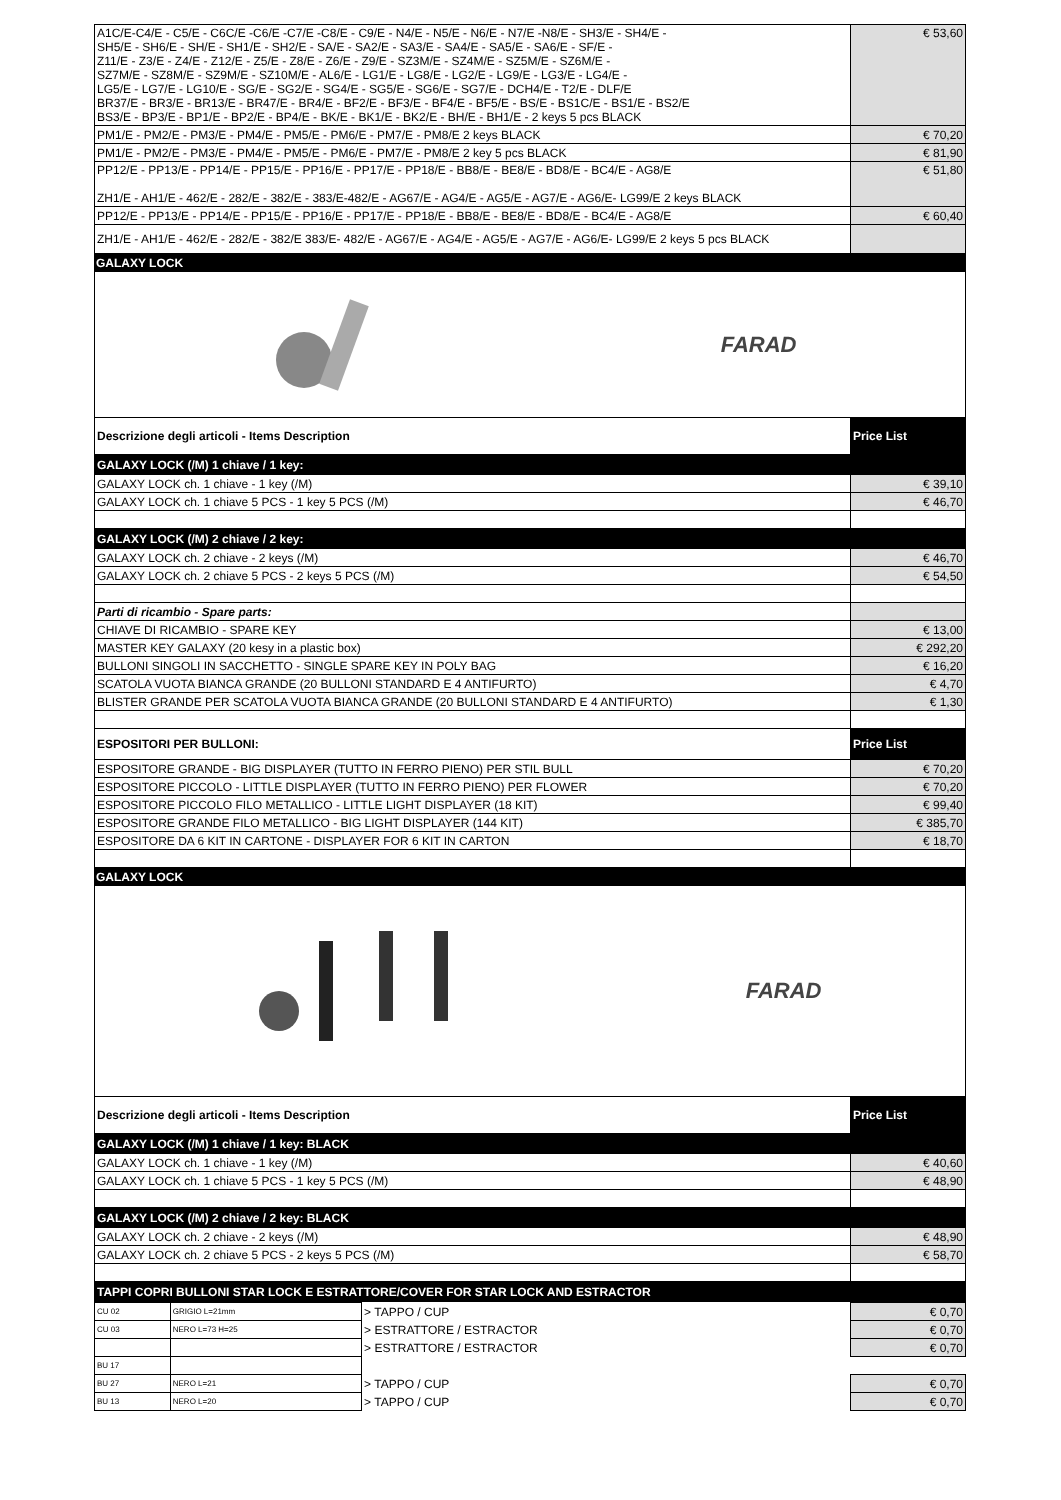| A1C/E-C4/E - C5/E - C6C/E -C6/E -C7/E -C8/E - C9/E - N4/E - N5/E - N6/E - N7/E -N8/E - SH3/E - SH4/E - SH5/E - SH6/E - SH/E - SH1/E - SH2/E - SA/E - SA2/E - SA3/E - SA4/E - SA5/E - SA6/E - SF/E - Z11/E - Z3/E - Z4/E - Z12/E - Z5/E - Z8/E - Z6/E - Z9/E - SZ3M/E - SZ4M/E - SZ5M/E - SZ6M/E - SZ7M/E - SZ8M/E - SZ9M/E - SZ10M/E - AL6/E - LG1/E - LG8/E - LG2/E - LG9/E - LG3/E - LG4/E - LG5/E - LG7/E - LG10/E - SG/E - SG2/E - SG4/E - SG5/E - SG6/E - SG7/E - DCH4/E - T2/E - DLF/E BR37/E - BR3/E - BR13/E - BR47/E - BR4/E - BF2/E - BF3/E - BF4/E - BF5/E - BS/E - BS1C/E - BS1/E - BS2/E BS3/E - BP3/E - BP1/E - BP2/E - BP4/E - BK/E - BK1/E - BK2/E - BH/E - BH1/E - 2 keys 5 pcs BLACK | € 53,60 |
| PM1/E - PM2/E - PM3/E - PM4/E - PM5/E - PM6/E - PM7/E - PM8/E 2 keys BLACK | € 70,20 |
| PM1/E - PM2/E - PM3/E - PM4/E - PM5/E - PM6/E - PM7/E - PM8/E 2 key 5 pcs BLACK | € 81,90 |
| PP12/E - PP13/E - PP14/E - PP15/E - PP16/E - PP17/E - PP18/E - BB8/E - BE8/E - BD8/E - BC4/E - AG8/E ZH1/E - AH1/E - 462/E - 282/E - 382/E - 383/E-482/E - AG67/E - AG4/E - AG5/E - AG7/E - AG6/E- LG99/E 2 keys BLACK | € 51,80 |
| PP12/E - PP13/E - PP14/E - PP15/E - PP16/E - PP17/E - PP18/E - BB8/E - BE8/E - BD8/E - BC4/E - AG8/E | € 60,40 |
| ZH1/E - AH1/E - 462/E - 282/E - 382/E 383/E- 482/E - AG67/E - AG4/E - AG5/E - AG7/E - AG6/E- LG99/E 2 keys 5 pcs BLACK | |
GALAXY LOCK
FARAD
| Descrizione degli articoli - Items Description | Price List |
| GALAXY LOCK (/M) 1 chiave / 1 key: | |
| GALAXY LOCK ch. 1 chiave - 1 key (/M) | € 39,10 |
| GALAXY LOCK ch. 1 chiave 5 PCS - 1 key 5 PCS (/M) | € 46,70 |
| GALAXY LOCK (/M) 2 chiave / 2 key: | |
| GALAXY LOCK ch. 2 chiave - 2 keys (/M) | € 46,70 |
| GALAXY LOCK ch. 2 chiave 5 PCS - 2 keys 5 PCS (/M) | € 54,50 |
| Parti di ricambio - Spare parts: | |
| CHIAVE DI RICAMBIO - SPARE KEY | € 13,00 |
| MASTER KEY GALAXY (20 kesy in a plastic box) | € 292,20 |
| BULLONI SINGOLI IN SACCHETTO - SINGLE SPARE KEY IN POLY BAG | € 16,20 |
| SCATOLA VUOTA BIANCA GRANDE (20 BULLONI STANDARD E 4 ANTIFURTO) | € 4,70 |
| BLISTER GRANDE PER SCATOLA VUOTA BIANCA GRANDE (20 BULLONI STANDARD E 4 ANTIFURTO) | € 1,30 |
| ESPOSITORI PER BULLONI: | Price List |
| ESPOSITORE GRANDE - BIG DISPLAYER (TUTTO IN FERRO PIENO) PER STIL BULL | € 70,20 |
| ESPOSITORE PICCOLO - LITTLE DISPLAYER (TUTTO IN FERRO PIENO) PER FLOWER | € 70,20 |
| ESPOSITORE PICCOLO FILO METALLICO - LITTLE LIGHT DISPLAYER (18 KIT) | € 99,40 |
| ESPOSITORE GRANDE FILO METALLICO - BIG LIGHT DISPLAYER (144 KIT) | € 385,70 |
| ESPOSITORE DA 6 KIT IN CARTONE - DISPLAYER FOR 6 KIT IN CARTON | € 18,70 |
GALAXY LOCK
FARAD
| Descrizione degli articoli - Items Description | Price List |
| GALAXY LOCK (/M) 1 chiave / 1 key: BLACK | |
| GALAXY LOCK ch. 1 chiave - 1 key (/M) | € 40,60 |
| GALAXY LOCK ch. 1 chiave 5 PCS - 1 key 5 PCS (/M) | € 48,90 |
| GALAXY LOCK (/M) 2 chiave / 2 key: BLACK | |
| GALAXY LOCK ch. 2 chiave - 2 keys (/M) | € 48,90 |
| GALAXY LOCK ch. 2 chiave 5 PCS - 2 keys 5 PCS (/M) | € 58,70 |
| TAPPI COPRI BULLONI STAR LOCK E ESTRATTORE/COVER FOR STAR LOCK AND ESTRACTOR | |
| CU 02 | GRIGIO L=21mm | > TAPPO / CUP | € 0,70 |
| CU 03 | NERO L=73 H=25 | > ESTRATTORE / ESTRACTOR | € 0,70 |
| | | > ESTRATTORE / ESTRACTOR | € 0,70 |
| BU 17 | | | |
| BU 27 | NERO L=21 | > TAPPO / CUP | € 0,70 |
| BU 13 | NERO L=20 | > TAPPO / CUP | € 0,70 |